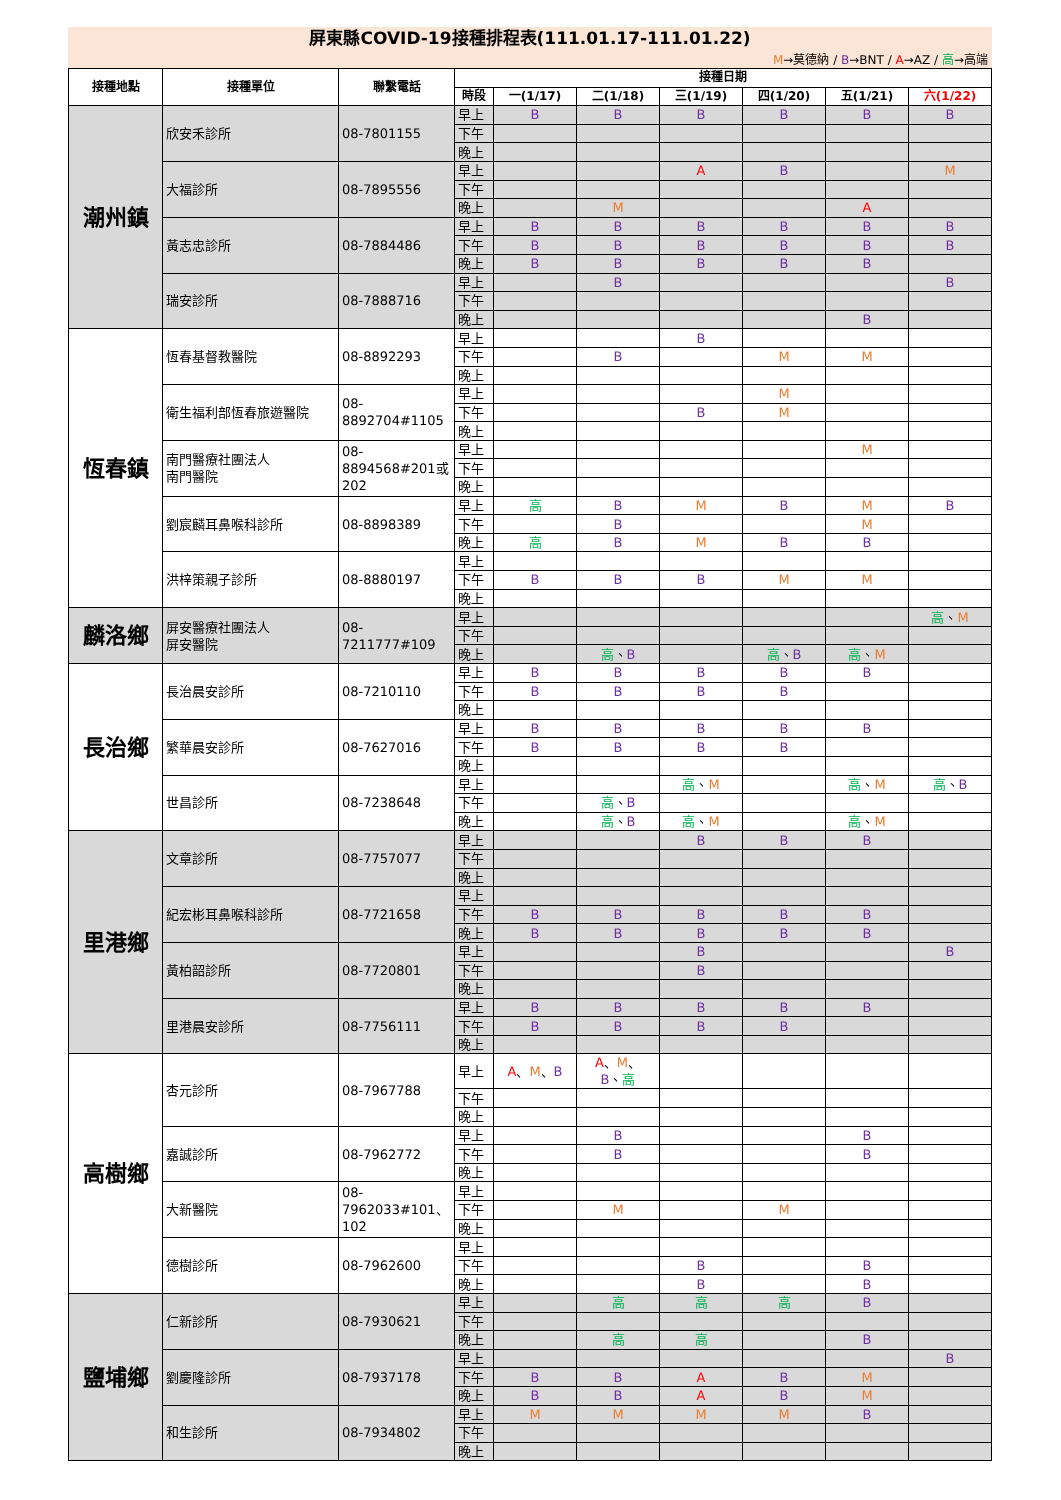屏東縣COVID-19接種排程表(111.01.17-111.01.22)
M→莫德納 / B→BNT / A→AZ / 高→高端
| 接種地點 | 接種單位 | 聯繫電話 | 接種日期 | | | | | | |
| --- | --- | --- | --- | --- | --- | --- | --- | --- | --- |
| | | | 時段 | 一(1/17) | 二(1/18) | 三(1/19) | 四(1/20) | 五(1/21) | 六(1/22) |
| 潮州鎮 | 欣安禾診所 | 08-7801155 | 早上 | B | B | B | B | B | B |
| | | | 下午 | | | | | | |
| | | | 晚上 | | | | | | |
| | 大福診所 | 08-7895556 | 早上 | | | A | B | | M |
| | | | 下午 | | | | | | |
| | | | 晚上 | | M | | | A | |
| | 黃志忠診所 | 08-7884486 | 早上 | B | B | B | B | B | B |
| | | | 下午 | B | B | B | B | B | B |
| | | | 晚上 | B | B | B | B | B | |
| | 瑞安診所 | 08-7888716 | 早上 | | B | | | | B |
| | | | 下午 | | | | | | |
| | | | 晚上 | | | | | B | |
| 恆春鎮 | 恆春基督教醫院 | 08-8892293 | 早上 | | | B | | | |
| | | | 下午 | | B | | M | M | |
| | | | 晚上 | | | | | | |
| | 衛生福利部恆春旅遊醫院 | 08-8892704#1105 | 早上 | | | | M | | |
| | | | 下午 | | | B | M | | |
| | | | 晚上 | | | | | | |
| | 南門醫療社團法人 南門醫院 | 08-8894568#201或202 | 早上 | | | | | M | |
| | | | 下午 | | | | | | |
| | | | 晚上 | | | | | | |
| | 劉宸麟耳鼻喉科診所 | 08-8898389 | 早上 | 高 | B | M | B | M | B |
| | | | 下午 | | B | | | M | |
| | | | 晚上 | 高 | B | M | B | B | |
| | 洪梓策親子診所 | 08-8880197 | 早上 | | | | | | |
| | | | 下午 | B | B | B | M | M | |
| | | | 晚上 | | | | | | |
| 麟洛鄉 | 屏安醫療社團法人 屏安醫院 | 08-7211777#109 | 早上 | | | | | | 高 、 M |
| | | | 下午 | | | | | | |
| | | | 晚上 | | 高 、 B | | 高 、 B | 高 、 M | |
| 長治鄉 | 長治晨安診所 | 08-7210110 | 早上 | B | B | B | B | B | |
| | | | 下午 | B | B | B | B | | |
| | | | 晚上 | | | | | | |
| | 繁華晨安診所 | 08-7627016 | 早上 | B | B | B | B | B | |
| | | | 下午 | B | B | B | B | | |
| | | | 晚上 | | | | | | |
| | 世昌診所 | 08-7238648 | 早上 | | | 高 、 M | | 高 、 M | 高 、 B |
| | | | 下午 | | 高 、 B | | | | |
| | | | 晚上 | | 高 、 B | 高 、 M | | 高 、 M | |
| 里港鄉 | 文章診所 | 08-7757077 | 早上 | | | B | B | B | |
| | | | 下午 | | | | | | |
| | | | 晚上 | | | | | | |
| | 紀宏彬耳鼻喉科診所 | 08-7721658 | 早上 | | | | | | |
| | | | 下午 | B | B | B | B | B | |
| | | | 晚上 | B | B | B | B | B | |
| | 黃柏韶診所 | 08-7720801 | 早上 | | | B | | | B |
| | | | 下午 | | | B | | | |
| | | | 晚上 | | | | | | |
| | 里港晨安診所 | 08-7756111 | 早上 | B | B | B | B | B | |
| | | | 下午 | B | B | B | B | | |
| | | | 晚上 | | | | | | |
| 高樹鄉 | 杏元診所 | 08-7967788 | 早上 | A 、 M 、 B | A 、 M 、 B 、 高 | | | | |
| | | | 下午 | | | | | | |
| | | | 晚上 | | | | | | |
| | 嘉誠診所 | 08-7962772 | 早上 | | B | | | B | |
| | | | 下午 | | B | | | B | |
| | | | 晚上 | | | | | | |
| | 大新醫院 | 08-7962033#101、102 | 早上 | | | | | | |
| | | | 下午 | | M | | M | | |
| | | | 晚上 | | | | | | |
| | 德樹診所 | 08-7962600 | 早上 | | | | | | |
| | | | 下午 | | | B | | B | |
| | | | 晚上 | | | B | | B | |
| 鹽埔鄉 | 仁新診所 | 08-7930621 | 早上 | | 高 | 高 | 高 | B | |
| | | | 下午 | | | | | | |
| | | | 晚上 | | 高 | 高 | | B | |
| | 劉慶隆診所 | 08-7937178 | 早上 | | | | | | B |
| | | | 下午 | B | B | A | B | M | |
| | | | 晚上 | B | B | A | B | M | |
| | 和生診所 | 08-7934802 | 早上 | M | M | M | M | B | |
| | | | 下午 | | | | | | |
| | | | 晚上 | | | | | | |